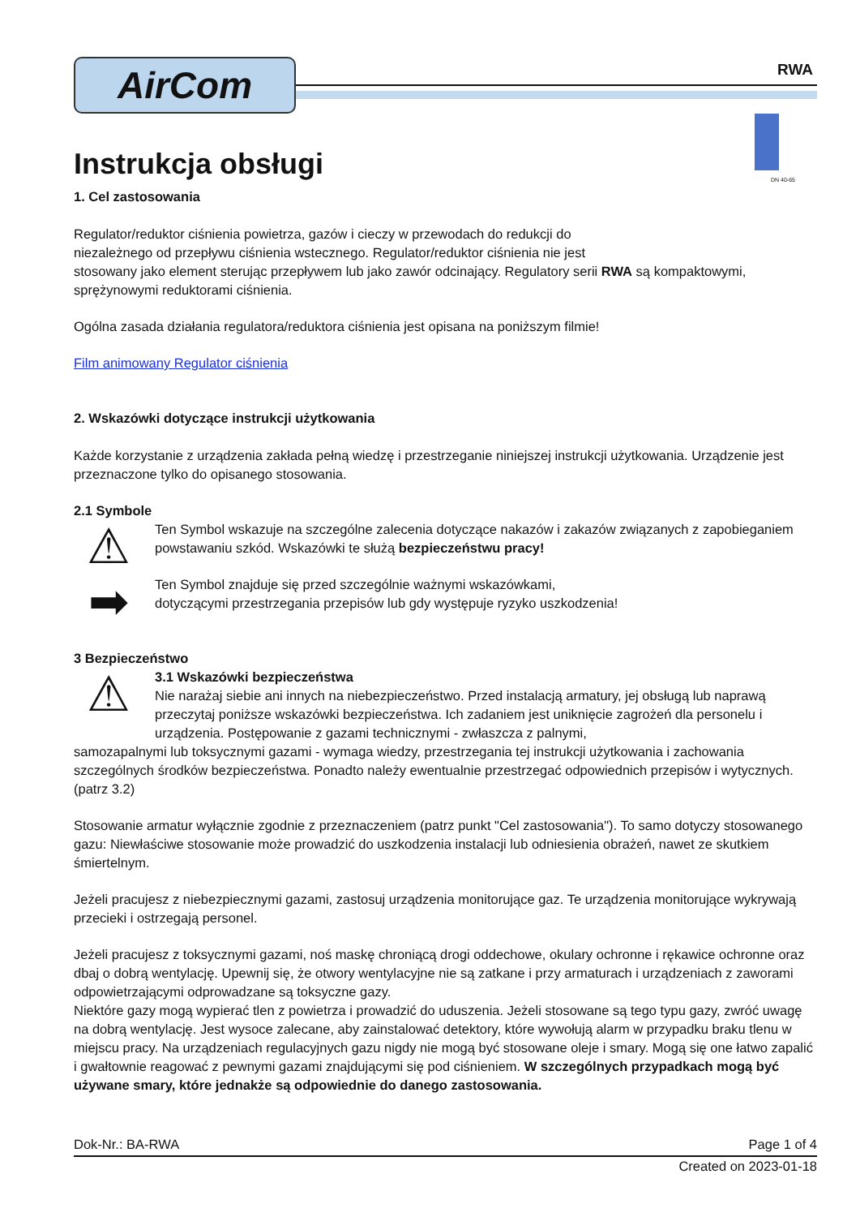AirCom
RWA
DN 40-65
Instrukcja obsługi
1. Cel zastosowania
Regulator/reduktor ciśnienia powietrza, gazów i cieczy w przewodach do redukcji do
niezależnego od przepływu ciśnienia wstecznego. Regulator/reduktor ciśnienia nie jest
stosowany jako element sterując przepływem lub jako zawór odcinający. Regulatory serii RWA są kompaktowymi, sprężynowymi reduktorami ciśnienia.
Ogólna zasada działania regulatora/reduktora ciśnienia jest opisana na poniższym filmie!
Film animowany Regulator ciśnienia
2. Wskazówki dotyczące instrukcji użytkowania
Każde korzystanie z urządzenia zakłada pełną wiedzę i przestrzeganie niniejszej instrukcji użytkowania. Urządzenie jest przeznaczone tylko do opisanego stosowania.
2.1 Symbole
⚠
Ten Symbol wskazuje na szczególne zalecenia dotyczące nakazów i zakazów związanych z zapobieganiem powstawaniu szkód. Wskazówki te służą bezpieczeństwu pracy!
➡
Ten Symbol znajduje się przed szczególnie ważnymi wskazówkami,
dotyczącymi przestrzegania przepisów lub gdy występuje ryzyko uszkodzenia!
3 Bezpieczeństwo
⚠
3.1 Wskazówki bezpieczeństwa
Nie narażaj siebie ani innych na niebezpieczeństwo. Przed instalacją armatury, jej obsługą lub naprawą przeczytaj poniższe wskazówki bezpieczeństwa. Ich zadaniem jest uniknięcie zagrożeń dla personelu i urządzenia. Postępowanie z gazami technicznymi - zwłaszcza z palnymi,
samozapalnymi lub toksycznymi gazami - wymaga wiedzy, przestrzegania tej instrukcji użytkowania i zachowania szczególnych środków bezpieczeństwa. Ponadto należy ewentualnie przestrzegać odpowiednich przepisów i wytycznych. (patrz 3.2)
Stosowanie armatur wyłącznie zgodnie z przeznaczeniem (patrz punkt "Cel zastosowania"). To samo dotyczy stosowanego gazu: Niewłaściwe stosowanie może prowadzić do uszkodzenia instalacji lub odniesienia obrażeń, nawet ze skutkiem śmiertelnym.
Jeżeli pracujesz z niebezpiecznymi gazami, zastosuj urządzenia monitorujące gaz. Te urządzenia monitorujące wykrywają przecieki i ostrzegają personel.
Jeżeli pracujesz z toksycznymi gazami, noś maskę chroniącą drogi oddechowe, okulary ochronne i rękawice ochronne oraz dbaj o dobrą wentylację. Upewnij się, że otwory wentylacyjne nie są zatkane i przy armaturach i urządzeniach z zaworami odpowietrzającymi odprowadzane są toksyczne gazy.
Niektóre gazy mogą wypierać tlen z powietrza i prowadzić do uduszenia. Jeżeli stosowane są tego typu gazy, zwróć uwagę na dobrą wentylację. Jest wysoce zalecane, aby zainstalować detektory, które wywołują alarm w przypadku braku tlenu w miejscu pracy. Na urządzeniach regulacyjnych gazu nigdy nie mogą być stosowane oleje i smary. Mogą się one łatwo zapalić i gwałtownie reagować z pewnymi gazami znajdującymi się pod ciśnieniem. W szczególnych przypadkach mogą być używane smary, które jednakże są odpowiednie do danego zastosowania.
Dok-Nr.: BA-RWA Page 1 of 4
Created on 2023-01-18